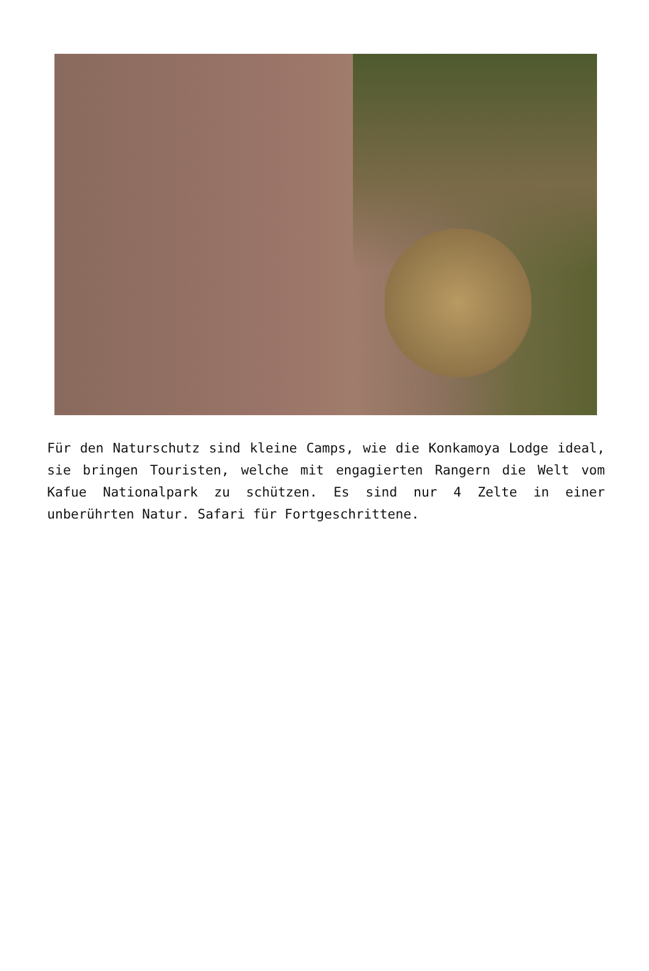Für den Naturschutz sind kleine Camps, wie die Konkamoya Lodge ideal, sie bringen Touristen, welche mit engagierten Rangern die Welt vom Kafue Nationalpark zu schützen. Es sind nur 4 Zelte in einer unberührten Natur. Safari für Fortgeschrittene.